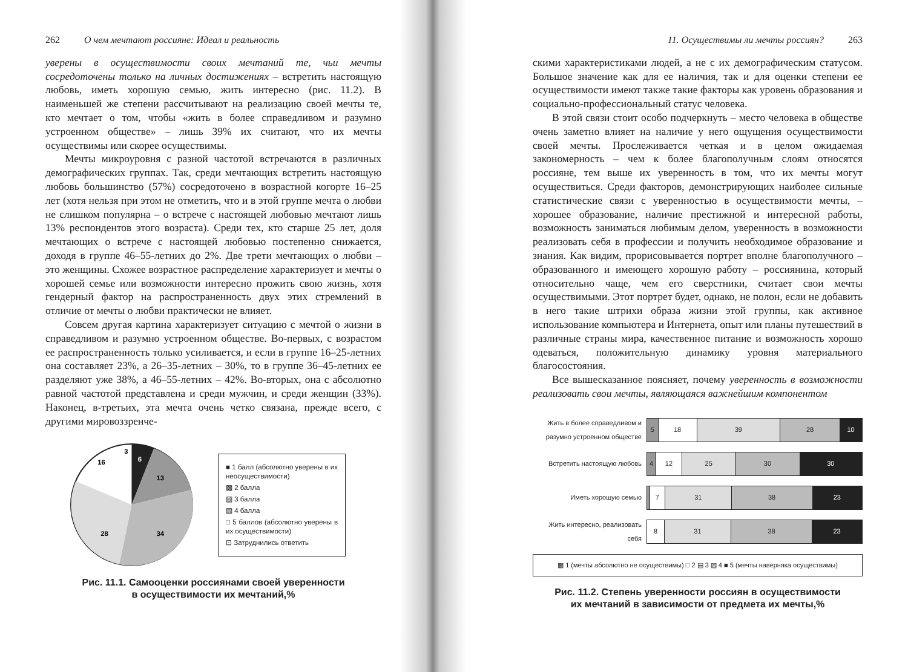262 О чем мечтают россияне: Идеал и реальность
уверены в осуществимости своих мечтаний те, чьи мечты сосредоточены только на личных достижениях – встретить настоящую любовь, иметь хорошую семью, жить интересно (рис. 11.2). В наименьшей же степени рассчитывают на реализацию своей мечты те, кто мечтает о том, чтобы «жить в более справедливом и разумно устроенном обществе» – лишь 39% их считают, что их мечты осуществимы или скорее осуществимы.
Мечты микроуровня с разной частотой встречаются в различных демографических группах. Так, среди мечтающих встретить настоящую любовь большинство (57%) сосредоточено в возрастной когорте 16–25 лет (хотя нельзя при этом не отметить, что и в этой группе мечта о любви не слишком популярна – о встрече с настоящей любовью мечтают лишь 13% респондентов этого возраста). Среди тех, кто старше 25 лет, доля мечтающих о встрече с настоящей любовью постепенно снижается, доходя в группе 46–55-летних до 2%. Две трети мечтающих о любви – это женщины. Схожее возрастное распределение характеризует и мечты о хорошей семье или возможности интересно прожить свою жизнь, хотя гендерный фактор на распространенность двух этих стремлений в отличие от мечты о любви практически не влияет.
Совсем другая картина характеризует ситуацию с мечтой о жизни в справедливом и разумно устроенном обществе. Во-первых, с возрастом ее распространенность только усиливается, и если в группе 16–25-летних она составляет 23%, а 26–35-летних – 30%, то в группе 36–45-летних ее разделяют уже 38%, а 46–55-летних – 42%. Во-вторых, она с абсолютно равной частотой представлена и среди мужчин, и среди женщин (33%). Наконец, в-третьих, эта мечта очень четко связана, прежде всего, с другими мировоззренче-
6
13
34
28
16
3
■ 1 балл (абсолютно уверены в их неосуществимости)
▩ 2 балла
▨ 3 балла
▧ 4 балла
□ 5 баллов (абсолютно уверены в их осуществимости)
⊡ Затруднились ответить
Рис. 11.1. Самооценки россиянами своей уверенности
в осуществимости их мечтаний,%
11. Осуществимы ли мечты россиян? 263
скими характеристиками людей, а не с их демографическим статусом. Большое значение как для ее наличия, так и для оценки степени ее осуществимости имеют также такие факторы как уровень образования и социально-профессиональный статус человека.
В этой связи стоит особо подчеркнуть – место человека в обществе очень заметно влияет на наличие у него ощущения осуществимости своей мечты. Прослеживается четкая и в целом ожидаемая закономерность – чем к более благополучным слоям относятся россияне, тем выше их уверенность в том, что их мечты могут осуществиться. Среди факторов, демонстрирующих наиболее сильные статистические связи с уверенностью в осуществимости мечты, – хорошее образование, наличие престижной и интересной работы, возможность заниматься любимым делом, уверенность в возможности реализовать себя в профессии и получить необходимое образование и знания. Как видим, прорисовывается портрет вполне благополучного – образованного и имеющего хорошую работу – россиянина, который относительно чаще, чем его сверстники, считает свои мечты осуществимыми. Этот портрет будет, однако, не полон, если не добавить в него такие штрихи образа жизни этой группы, как активное использование компьютера и Интернета, опыт или планы путешествий в различные страны мира, качественное питание и возможность хорошо одеваться, положительную динамику уровня материального благосостояния.
Все вышесказанное поясняет, почему уверенность в возможности реализовать свои мечты, являющаяся важнейшим компонентом
Жить в более справедливом и разумно устроенном обществе
5 18 39 28 10
Встретить настоящую любовь
4 12 25 30 30
Иметь хорошую семью
7 31 38 23
Жить интересно, реализовать себя
8 31 38 23
▩ 1 (мечты абсолютно не осуществимы) □ 2 ▤ 3 ▧ 4 ■ 5 (мечты наверняка осуществимы)
Рис. 11.2. Степень уверенности россиян в осуществимости
их мечтаний в зависимости от предмета их мечты,%